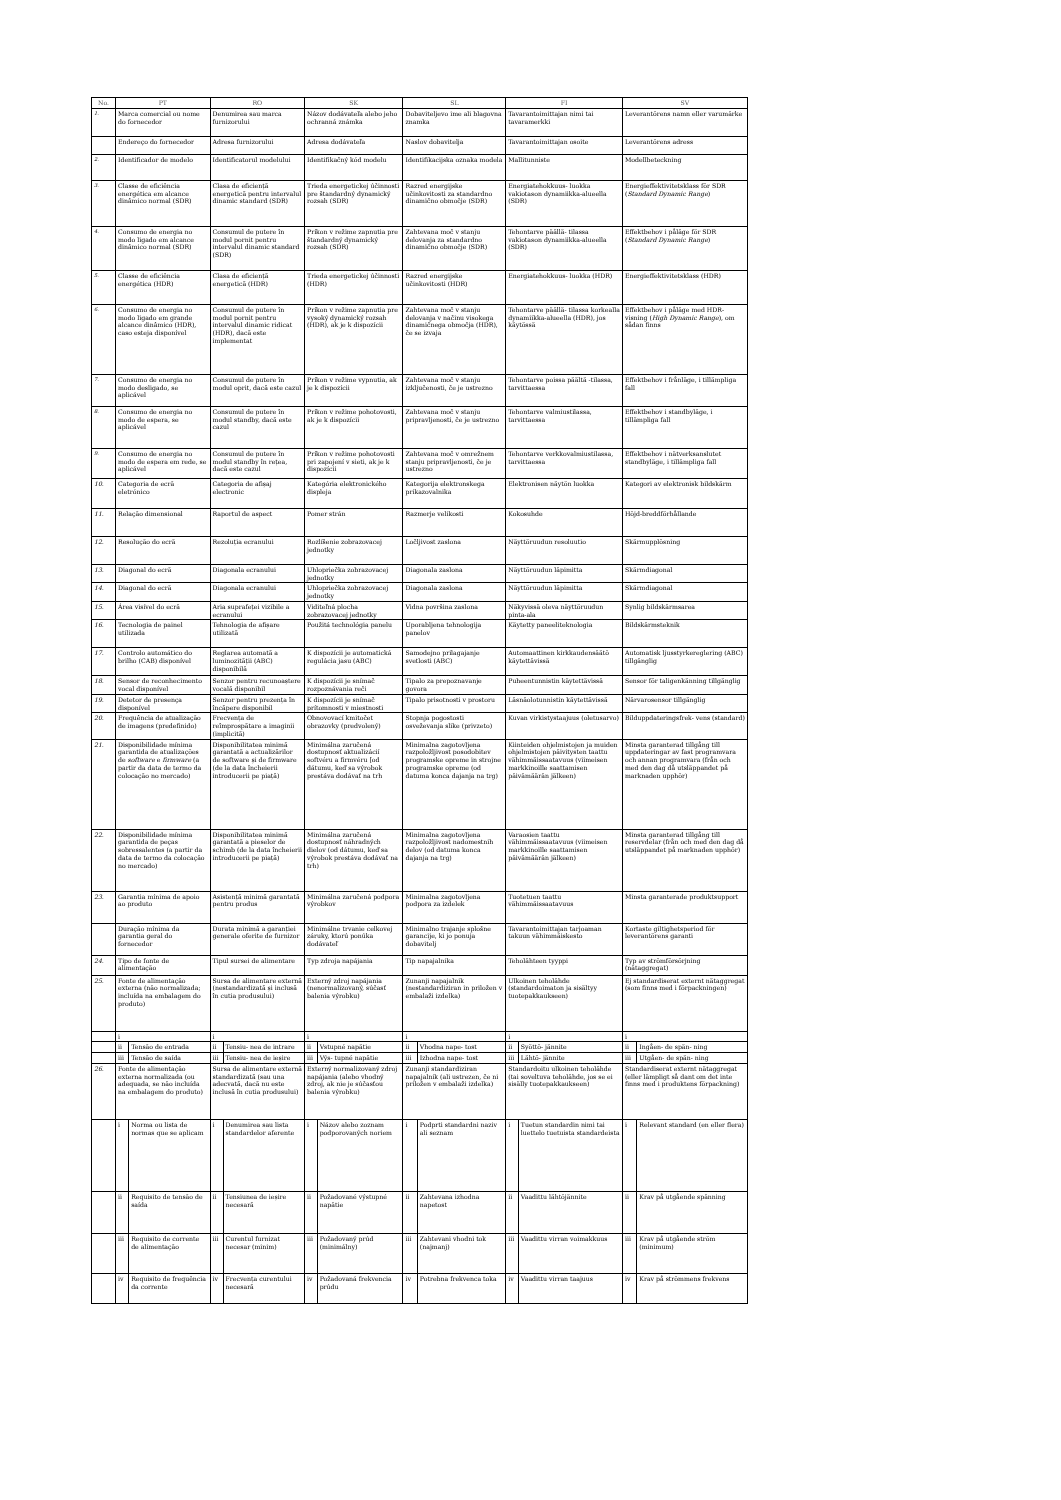| No. | PT | | RO | | SK | | SL | | FI | | SV | |
| --- | --- | --- | --- | --- | --- | --- | --- | --- | --- | --- | --- | --- |
| <sup>1.</sup> | Marca comercial ou nome do fornecedor | | Denumirea sau marca furnizorului | | Názov dodávateľa alebo jeho ochranná známka | | Dobaviteljevo ime ali blagovna znamka | | Tavarantoimittajan nimi tai tavaramerkki | | Leverantörens namn eller varumärke | |
| | Endereço do fornecedor | | Adresa furnizorului | | Adresa dodávateľa | | Naslov dobavitelja | | Tavarantoimittajan osoite | | Leverantörens adress | |
| <sup>2.</sup> | Identificador de modelo | | Identificatorul modelului | | Identifikačný kód modelu | | Identifikacijska oznaka modela | | Mallitunniste | | Modellbeteckning | |
| <sup>3.</sup> | Classe de eficiência energética em alcance dinâmico normal (SDR) | | Clasa de eficiență energetică pentru intervalul dinamic standard (SDR) | | Trieda energetickej účinnosti pre štandardný dynamický rozsah (SDR) | | Razred energijske učinkovitosti za standardno dinamično območje (SDR) | | Energiatehokkuus- luokka vakiotason dynamiikka-alueella (SDR) | | Energieffektivitetsklass för SDR ( Standard Dynamic Range ) | |
| <sup>4.</sup> | Consumo de energia no modo ligado em alcance dinâmico normal (SDR) | | Consumul de putere în modul pornit pentru intervalul dinamic standard (SDR) | | Príkon v režime zapnutia pre štandardný dynamický rozsah (SDR) | | Zahtevana moč v stanju delovanja za standardno dinamično območje (SDR) | | Tehontarve päällä- tilassa vakiotason dynamiikka-alueella (SDR) | | Effektbehov i påläge för SDR ( Standard Dynamic Range ) | |
| <sup>5.</sup> | Classe de eficiência energética (HDR) | | Clasa de eficiență energetică (HDR) | | Trieda energetickej účinnosti (HDR) | | Razred energijske učinkovitosti (HDR) | | Energiatehokkuus- luokka (HDR) | | Energieffektivitetsklass (HDR) | |
| <sup>6.</sup> | Consumo de energia no modo ligado em grande alcance dinâmico (HDR), caso esteja disponível | | Consumul de putere în modul pornit pentru intervalul dinamic ridicat (HDR), dacă este implementat | | Príkon v režime zapnutia pre vysoký dynamický rozsah (HDR), ak je k dispozícii | | Zahtevana moč v stanju delovanja v načinu visokega dinamičnega območja (HDR), če se izvaja | | Tehontarve päällä- tilassa korkealla dynamiikka-alueella (HDR), jos käytössä | | Effektbehov i påläge med HDR-visning ( High Dynamic Range ), om sådan finns | |
| <sup>7.</sup> | Consumo de energia no modo desligado, se aplicável | | Consumul de putere în modul oprit, dacă este cazul | | Príkon v režime vypnutia, ak je k dispozícii | | Zahtevana moč v stanju izključenosti, če je ustrezno | | Tehontarve poissa päältä -tilassa, tarvittaessa | | Effektbehov i frånläge, i tillämpliga fall | |
| <sup>8.</sup> | Consumo de energia no modo de espera, se aplicável | | Consumul de putere în modul standby, dacă este cazul | | Príkon v režime pohotovosti, ak je k dispozícii | | Zahtevana moč v stanju pripravljenosti, če je ustrezno | | Tehontarve valmiustilassa, tarvittaessa | | Effektbehov i standbyläge, i tillämpliga fall | |
| <sup>9.</sup> | Consumo de energia no modo de espera em rede, se aplicável | | Consumul de putere în modul standby în rețea, dacă este cazul | | Príkon v režime pohotovosti pri zapojení v sieti, ak je k dispozícii | | Zahtevana moč v omrežnem stanju pripravljenosti, če je ustrezno | | Tehontarve verkkovalmiustilassa, tarvittaessa | | Effektbehov i nätverksanslutet standbyläge, i tillämpliga fall | |
| 10. | Categoria de ecrã eletrónico | | Categoria de afișaj electronic | | Kategória elektronického displeja | | Kategorija elektronskega prikazovalnika | | Elektronisen näytön luokka | | Kategori av elektronisk bildskärm | |
| 11. | Relação dimensional | | Raportul de aspect | | Pomer strán | | Razmerje velikosti | | Kokosuhde | | Höjd-breddförhållande | |
| 12. | Resolução do ecrã | | Rezoluția ecranului | | Rozlíšenie zobrazovacej jednotky | | Ločljivost zaslona | | Näyttöruudun resoluutio | | Skärmupplösning | |
| 13. | Diagonal do ecrã | | Diagonala ecranului | | Uhlopriečka zobrazovacej jednotky | | Diagonala zaslona | | Näyttöruudun läpimitta | | Skärmdiagonal | |
| 14. | Diagonal do ecrã | | Diagonala ecranului | | Uhlopriečka zobrazovacej jednotky | | Diagonala zaslona | | Näyttöruudun läpimitta | | Skärmdiagonal | |
| 15. | Área visível do ecrã | | Aria suprafeței vizibile a ecranului | | Viditeľná plocha zobrazovacej jednotky | | Vidna površina zaslona | | Näkyvissä oleva näyttöruudun pinta-ala | | Synlig bildskärmsarea | |
| 16. | Tecnologia de painel utilizada | | Tehnologia de afișare utilizată | | Použitá technológia panelu | | Uporabljena tehnologija panelov | | Käytetty paneeliteknologia | | Bildskärmsteknik | |
| 17. | Controlo automático do brilho (CAB) disponível | | Reglarea automată a luminozității (ABC) disponibilă | | K dispozícii je automatická regulácia jasu (ABC) | | Samodejno prilagajanje svetlosti (ABC) | | Automaattinen kirkkaudensäätö käytettävissä | | Automatisk ljusstyrkereglering (ABC) tillgänglig | |
| 18. | Sensor de reconhecimento vocal disponível | | Senzor pentru recunoaștere vocală disponibil | | K dispozícii je snímač rozpoznávania reči | | Tipalo za prepoznavanje govora | | Puheentunnistin käytettävissä | | Sensor för taligenkänning tillgänglig | |
| 19. | Detetor de presença disponível | | Senzor pentru prezența în încăpere disponibil | | K dispozícii je snímač prítomnosti v miestnosti | | Tipalo prisotnosti v prostoru | | Läsnäolotunnistin käytettävissä | | Närvarosensor tillgänglig | |
| 20. | Frequência de atualização de imagens (predefinido) | | Frecvența de reîmprospătare a imaginii (implicită) | | Obnovovací kmitočet obrazovky (predvolený) | | Stopnja pogostosti osveževanja slike (privzeto) | | Kuvan virkistystaajuus (oletusarvo) | | Bilduppdateringsfrek- vens (standard) | |
| 21. | Disponibilidade mínima garantida de atualizações de software e firmware (a partir da data de termo da colocação no mercado) | | Disponibilitatea minimă garantată a actualizărilor de software și de firmware (de la data încheierii introducerii pe piață) | | Minimálna zaručená dostupnosť aktualizácií softvéru a firmvéru [od dátumu, keď sa výrobok prestáva dodávať na trh | | Minimalna zagotovljena razpoložljivost posodobitev programske opreme in strojne programske opreme (od datuma konca dajanja na trg) | | Kiinteiden ohjelmistojen ja muiden ohjelmistojen päivitysten taattu vähimmäissaatavuus (viimeisen markkinoille saattamisen päivämäärän jälkeen) | | Minsta garanterad tillgång till uppdateringar av fast programvara och annan programvara (från och med den dag då utsläppandet på marknaden upphör) | |
| 22. | Disponibilidade mínima garantida de peças sobressalentes (a partir da data de termo da colocação no mercado) | | Disponibilitatea minimă garantată a pieselor de schimb (de la data încheierii introducerii pe piață) | | Minimálna zaručená dostupnosť náhradných dielov (od dátumu, keď sa výrobok prestáva dodávať na trh) | | Minimalna zagotovljena razpoložljivost nadomestnih delov (od datuma konca dajanja na trg) | | Varaosien taattu vähimmäissaatavuus (viimeisen markkinoille saattamisen päivämäärän jälkeen) | | Minsta garanterad tillgång till reservdelar (från och med den dag då utsläppandet på marknaden upphör) | |
| 23. | Garantia mínima de apoio ao produto | | Asistență minimă garantată pentru produs | | Minimálna zaručená podpora výrobkov | | Minimalna zagotovljena podpora za izdelek | | Tuotetuen taattu vähimmäissaatavuus | | Minsta garanterade produktsupport | |
| | Duração mínima da garantia geral do fornecedor | | Durata minimă a garanției generale oferite de furnizor | | Minimálne trvanie celkovej záruky, ktorú ponúka dodávateľ | | Minimalno trajanje splošne garancije, ki jo ponuja dobavitelj | | Tavarantoimittajan tarjoaman takuun vähimmäiskesto | | Kortaste giltighetsperiod för leverantörens garanti | |
| 24. | Tipo de fonte de alimentação | | Tipul sursei de alimentare | | Typ zdroja napájania | | Tip napajalnika | | Teholähteen tyyppi | | Typ av strömförsörjning (nätaggregat) | |
| 25. | Fonte de alimentação externa (não normalizada; incluída na embalagem do produto) | | Sursa de alimentare externă (nestandardizată și inclusă în cutia produsului) | | Externý zdroj napájania (nenormalizovaný, súčasť balenia výrobku) | | Zunanji napajalnik (nestandardiziran in priložen v embalaži izdelka) | | Ulkoinen teholähde (standardoimaton ja sisältyy tuotepakkaukseen) | | Ej standardiserat externt nätaggregat (som finns med i förpackningen) | |
| | i | | i | | i | | i | | i | | i | |
| | ii | Tensão de entrada | ii | Tensiu- nea de intrare | ii | Vstupné napätie | ii | Vhodna nape- tost | ii | Syöttö- jännite | ii | Ingåen- de spän- ning |
| | iii | Tensão de saída | iii | Tensiu- nea de ieșire | iii | Výs- tupné napätie | iii | Izhodna nape- tost | iii | Lähtö- jännite | iii | Utgåen- de spän- ning |
| 26. | Fonte de alimentação externa normalizada (ou adequada, se não incluída na embalagem do produto) | | Sursa de alimentare externă standardizată (sau una adecvată, dacă nu este inclusă în cutia produsului) | | Externý normalizovaný zdroj napájania (alebo vhodný zdroj, ak nie je súčasťou balenia výrobku) | | Zunanji standardiziran napajalnik (ali ustrezen, če ni priložen v embalaži izdelka) | | Standardoitu ulkoinen teholähde (tai soveltuva teholähde, jos se ei sisälly tuotepakkaukseen) | | Standardiserat externt nätaggregat (eller lämpligt så dant om det inte finns med i produktens förpackning) | |
| | i | Norma ou lista de normas que se aplicam | i | Denumirea sau lista standardelor aferente | i | Názov alebo zoznam podporovaných noriem | i | Podprti standardni naziv ali seznam | i | Tuetun standardin nimi tai luettelo tuetuista standardeista | i | Relevant standard (en eller flera) |
| | ii | Requisito de tensão de saída | ii | Tensiunea de ieșire necesară | ii | Požadované výstupné napätie | ii | Zahtevana izhodna napetost | ii | Vaadittu lähtöjännite | ii | Krav på utgående spänning |
| | iii | Requisito de corrente de alimentação | iii | Curentul furnizat necesar (minim) | iii | Požadovaný prúd (minimálny) | iii | Zahtevani vhodni tok (najmanj) | iii | Vaadittu virran voimakkuus | iii | Krav på utgående ström (minimum) |
| | iv | Requisito de frequência da corrente | iv | Frecvența curentului necesară | iv | Požadovaná frekvencia prúdu | iv | Potrebna frekvenca toka | iv | Vaadittu virran taajuus | iv | Krav på strömmens frekvens |